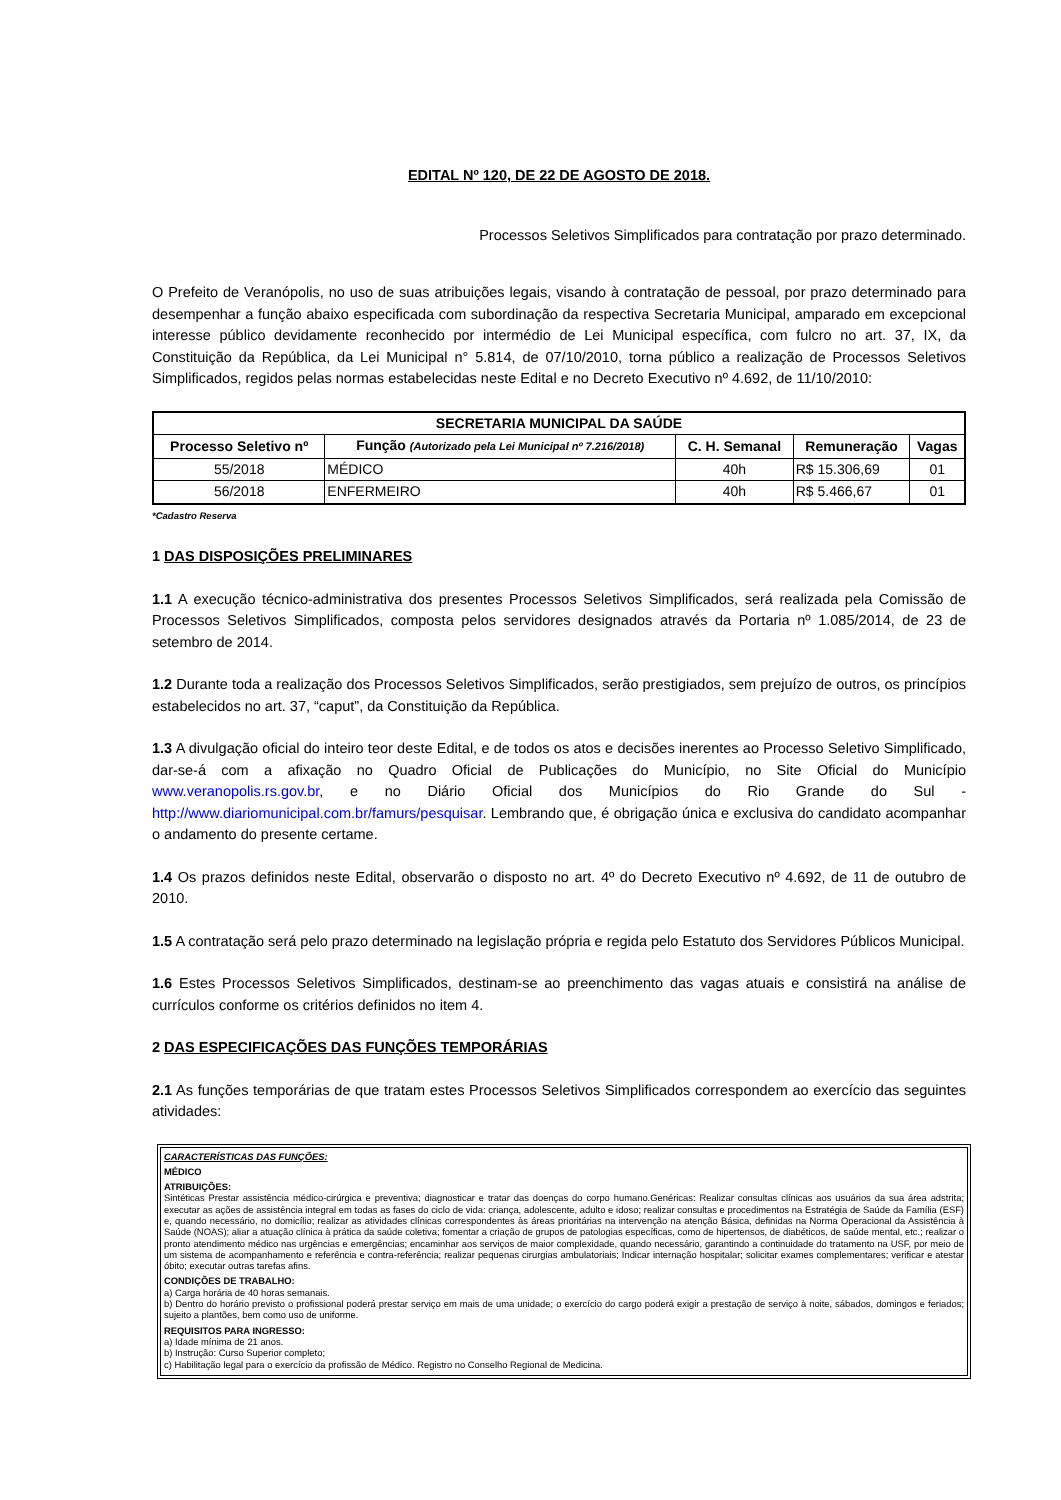EDITAL Nº 120, DE 22 DE AGOSTO DE 2018.
Processos Seletivos Simplificados para contratação por prazo determinado.
O Prefeito de Veranópolis, no uso de suas atribuições legais, visando à contratação de pessoal, por prazo determinado para desempenhar a função abaixo especificada com subordinação da respectiva Secretaria Municipal, amparado em excepcional interesse público devidamente reconhecido por intermédio de Lei Municipal específica, com fulcro no art. 37, IX, da Constituição da República, da Lei Municipal n° 5.814, de 07/10/2010, torna público a realização de Processos Seletivos Simplificados, regidos pelas normas estabelecidas neste Edital e no Decreto Executivo nº 4.692, de 11/10/2010:
| SECRETARIA MUNICIPAL DA SAÚDE | | | | |
| --- | --- | --- | --- | --- |
| Processo Seletivo nº | Função (Autorizado pela Lei Municipal nº 7.216/2018) | C. H. Semanal | Remuneração | Vagas |
| 55/2018 | MÉDICO | 40h | R$ 15.306,69 | 01 |
| 56/2018 | ENFERMEIRO | 40h | R$ 5.466,67 | 01 |
*Cadastro Reserva
1 DAS DISPOSIÇÕES PRELIMINARES
1.1 A execução técnico-administrativa dos presentes Processos Seletivos Simplificados, será realizada pela Comissão de Processos Seletivos Simplificados, composta pelos servidores designados através da Portaria nº 1.085/2014, de 23 de setembro de 2014.
1.2 Durante toda a realização dos Processos Seletivos Simplificados, serão prestigiados, sem prejuízo de outros, os princípios estabelecidos no art. 37, “caput”, da Constituição da República.
1.3 A divulgação oficial do inteiro teor deste Edital, e de todos os atos e decisões inerentes ao Processo Seletivo Simplificado, dar-se-á com a afixação no Quadro Oficial de Publicações do Município, no Site Oficial do Município www.veranopolis.rs.gov.br, e no Diário Oficial dos Municípios do Rio Grande do Sul - http://www.diariomunicipal.com.br/famurs/pesquisar. Lembrando que, é obrigação única e exclusiva do candidato acompanhar o andamento do presente certame.
1.4 Os prazos definidos neste Edital, observarão o disposto no art. 4º do Decreto Executivo nº 4.692, de 11 de outubro de 2010.
1.5 A contratação será pelo prazo determinado na legislação própria e regida pelo Estatuto dos Servidores Públicos Municipal.
1.6 Estes Processos Seletivos Simplificados, destinam-se ao preenchimento das vagas atuais e consistirá na análise de currículos conforme os critérios definidos no item 4.
2 DAS ESPECIFICAÇÕES DAS FUNÇÕES TEMPORÁRIAS
2.1 As funções temporárias de que tratam estes Processos Seletivos Simplificados correspondem ao exercício das seguintes atividades:
CARACTERÍSTICAS DAS FUNÇÕES:
MÉDICO
ATRIBUIÇÕES:
Sintéticas Prestar assistência médico-cirúrgica e preventiva; diagnosticar e tratar das doenças do corpo humano.Genéricas: Realizar consultas clínicas aos usuários da sua área adstrita; executar as ações de assistência integral em todas as fases do ciclo de vida: criança, adolescente, adulto e idoso; realizar consultas e procedimentos na Estratégia de Saúde da Família (ESF) e, quando necessário, no domicílio; realizar as atividades clínicas correspondentes às áreas prioritárias na intervenção na atenção Básica, definidas na Norma Operacional da Assistência à Saúde (NOAS); aliar a atuação clínica à prática da saúde coletiva; fomentar a criação de grupos de patologias específicas, como de hipertensos, de diabéticos, de saúde mental, etc.; realizar o pronto atendimento médico nas urgências e emergências; encaminhar aos serviços de maior complexidade, quando necessário, garantindo a continuidade do tratamento na USF, por meio de um sistema de acompanhamento e referência e contra-referência; realizar pequenas cirurgias ambulatoriais; Indicar internação hospitalar; solicitar exames complementares; verificar e atestar óbito; executar outras tarefas afins.
CONDIÇÕES DE TRABALHO:
a) Carga horária de 40 horas semanais.
b) Dentro do horário previsto o profissional poderá prestar serviço em mais de uma unidade; o exercício do cargo poderá exigir a prestação de serviço à noite, sábados, domingos e feriados; sujeito a plantões, bem como uso de uniforme.
REQUISITOS PARA INGRESSO:
a) Idade mínima de 21 anos.
b) Instrução: Curso Superior completo;
c) Habilitação legal para o exercício da profissão de Médico. Registro no Conselho Regional de Medicina.